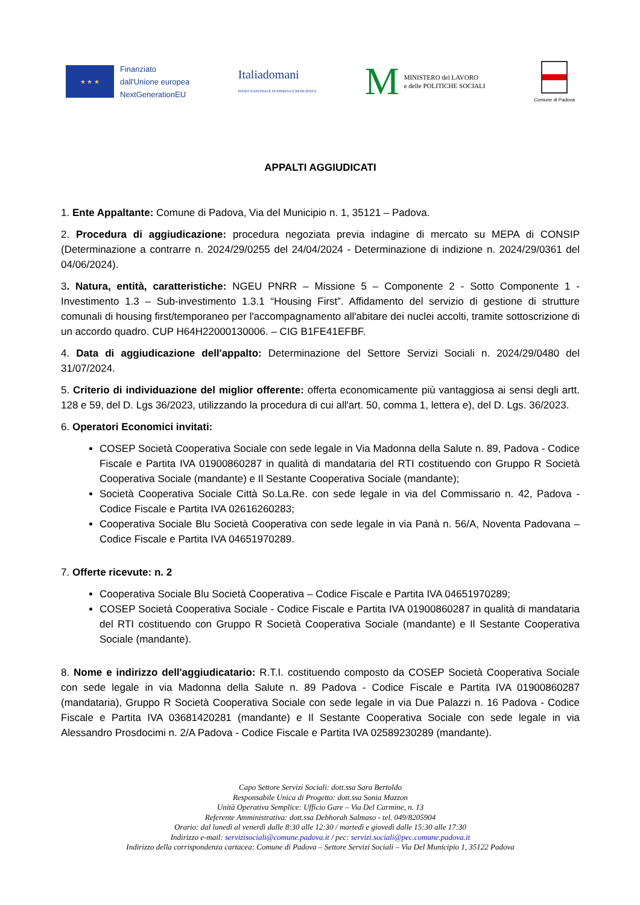★ ★ ★
Finanziato
dall'Unione europea
NextGenerationEU
Italiadomani
PIANO NAZIONALE DI RIPRESA E RESILIENZA
M
MINISTERO del LAVORO
e delle POLITICHE SOCIALI
Comune di Padova
APPALTI AGGIUDICATI
1. Ente Appaltante: Comune di Padova, Via del Municipio n. 1, 35121 – Padova.
2. Procedura di aggiudicazione: procedura negoziata previa indagine di mercato su MEPA di CONSIP (Determinazione a contrarre n. 2024/29/0255 del 24/04/2024 - Determinazione di indizione n. 2024/29/0361 del 04/06/2024).
3. Natura, entità, caratteristiche: NGEU PNRR – Missione 5 – Componente 2 - Sotto Componente 1 - Investimento 1.3 – Sub-investimento 1.3.1 “Housing First”. Affidamento del servizio di gestione di strutture comunali di housing first/temporaneo per l'accompagnamento all'abitare dei nuclei accolti, tramite sottoscrizione di un accordo quadro. CUP H64H22000130006. – CIG B1FE41EFBF.
4. Data di aggiudicazione dell'appalto: Determinazione del Settore Servizi Sociali n. 2024/29/0480 del 31/07/2024.
5. Criterio di individuazione del miglior offerente: offerta economicamente più vantaggiosa ai sensi degli artt. 128 e 59, del D. Lgs 36/2023, utilizzando la procedura di cui all'art. 50, comma 1, lettera e), del D. Lgs. 36/2023.
6. Operatori Economici invitati:
COSEP Società Cooperativa Sociale con sede legale in Via Madonna della Salute n. 89, Padova - Codice Fiscale e Partita IVA 01900860287 in qualità di mandataria del RTI costituendo con Gruppo R Società Cooperativa Sociale (mandante) e Il Sestante Cooperativa Sociale (mandante);
Società Cooperativa Sociale Città So.La.Re. con sede legale in via del Commissario n. 42, Padova - Codice Fiscale e Partita IVA 02616260283;
Cooperativa Sociale Blu Società Cooperativa con sede legale in via Panà n. 56/A, Noventa Padovana – Codice Fiscale e Partita IVA 04651970289.
7. Offerte ricevute: n. 2
Cooperativa Sociale Blu Società Cooperativa – Codice Fiscale e Partita IVA 04651970289;
COSEP Società Cooperativa Sociale - Codice Fiscale e Partita IVA 01900860287 in qualità di mandataria del RTI costituendo con Gruppo R Società Cooperativa Sociale (mandante) e Il Sestante Cooperativa Sociale (mandante).
8. Nome e indirizzo dell'aggiudicatario: R.T.I. costituendo composto da COSEP Società Cooperativa Sociale con sede legale in via Madonna della Salute n. 89 Padova - Codice Fiscale e Partita IVA 01900860287 (mandataria), Gruppo R Società Cooperativa Sociale con sede legale in via Due Palazzi n. 16 Padova - Codice Fiscale e Partita IVA 03681420281 (mandante) e Il Sestante Cooperativa Sociale con sede legale in via Alessandro Prosdocimi n. 2/A Padova - Codice Fiscale e Partita IVA 02589230289 (mandante).
Capo Settore Servizi Sociali: dott.ssa Sara Bertoldo
Responsabile Unica di Progetto: dott.ssa Sonia Mazzon
Unità Operativa Semplice: Ufficio Gare – Via Del Carmine, n. 13
Referente Amministrativa: dott.ssa Debhorah Salmaso - tel. 049/8205904
Orario: dal lunedì al venerdì dalle 8:30 alle 12:30 / martedì e giovedì dalle 15:30 alle 17:30
Indirizzo e-mail: servizisociali@comune.padova.it / pec: servizi.sociali@pec.comune.padova.it
Indirizzo della corrispondenza cartacea: Comune di Padova – Settore Servizi Sociali – Via Del Municipio 1, 35122 Padova